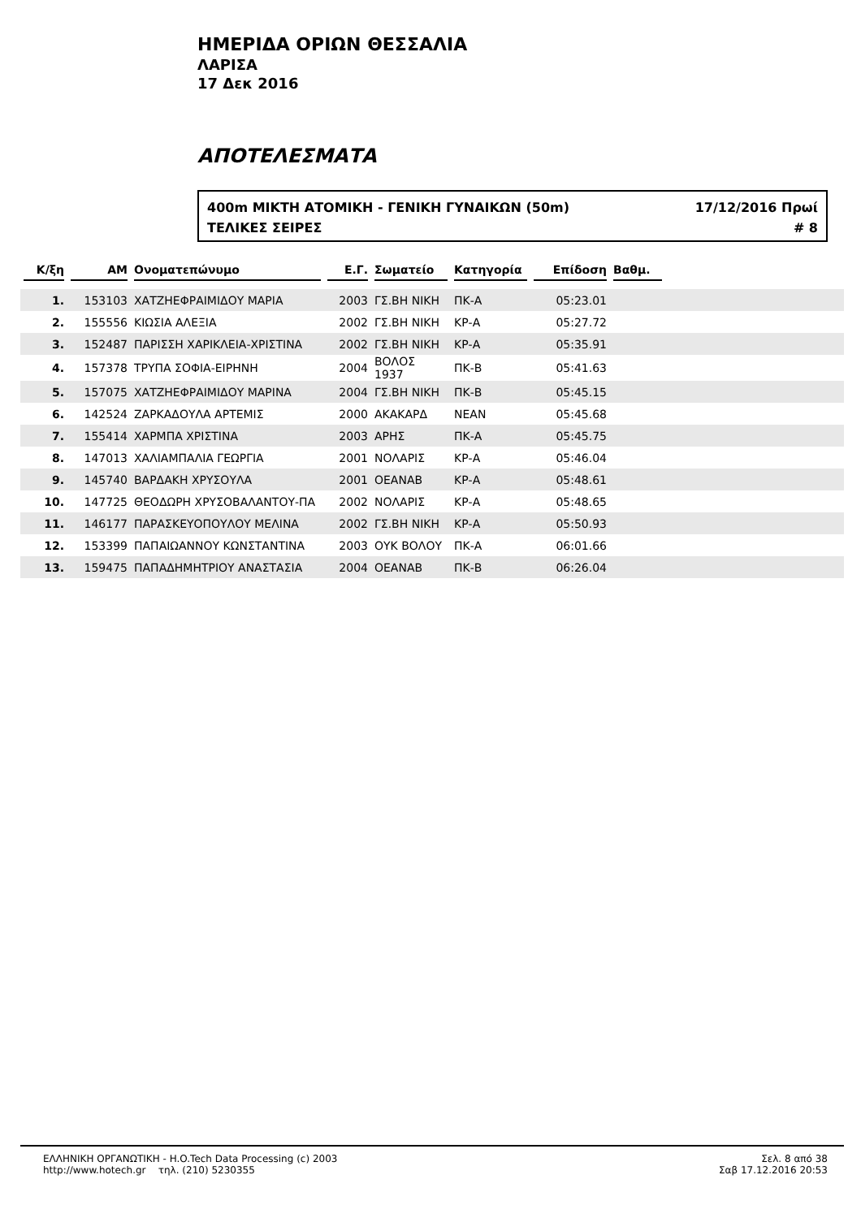ΗΜΕΡΙΔΑ ΟΡΙΩΝ ΘΕΣΣΑΛΙΑ
ΛΑΡΙΣΑ
17 Δεκ 2016
ΑΠΟΤΕΛΕΣΜΑΤΑ
400m ΜΙΚΤΗ ΑΤΟΜΙΚΗ - ΓΕΝΙΚΗ ΓΥΝΑΙΚΩΝ (50m) 17/12/2016 Πρωί
ΤΕΛΙΚΕΣ ΣΕΙΡΕΣ # 8
| Κ/ξη | AM | Ονοματεπώνυμο | Ε.Γ. | Σωματείο | Κατηγορία | Επίδοση | Βαθμ. | |
| --- | --- | --- | --- | --- | --- | --- | --- | --- |
| 1. | 153103 | ΧΑΤΖΗΕΦΡΑΙΜΙΔΟΥ ΜΑΡΙΑ | 2003 | ΓΣ.ΒΗ ΝΙΚΗ | ΠΚ-Α | 05:23.01 | | |
| 2. | 155556 | ΚΙΩΣΙΑ ΑΛΕΞΙΑ | 2002 | ΓΣ.ΒΗ ΝΙΚΗ | ΚΡ-Α | 05:27.72 | | |
| 3. | 152487 | ΠΑΡΙΣΣΗ ΧΑΡΙΚΛΕΙΑ-ΧΡΙΣΤΙΝΑ | 2002 | ΓΣ.ΒΗ ΝΙΚΗ | ΚΡ-Α | 05:35.91 | | |
| 4. | 157378 | ΤΡΥΠΑ ΣΟΦΙΑ-ΕΙΡΗΝΗ | 2004 | ΒΟΛΟΣ 1937 | ΠΚ-Β | 05:41.63 | | |
| 5. | 157075 | ΧΑΤΖΗΕΦΡΑΙΜΙΔΟΥ ΜΑΡΙΝΑ | 2004 | ΓΣ.ΒΗ ΝΙΚΗ | ΠΚ-Β | 05:45.15 | | |
| 6. | 142524 | ΖΑΡΚΑΔΟΥΛΑ ΑΡΤΕΜΙΣ | 2000 | ΑΚΑΚΑΡΔ | ΝΕΑΝ | 05:45.68 | | |
| 7. | 155414 | ΧΑΡΜΠΑ ΧΡΙΣΤΙΝΑ | 2003 | ΑΡΗΣ | ΠΚ-Α | 05:45.75 | | |
| 8. | 147013 | ΧΑΛΙΑΜΠΑΛΙΑ ΓΕΩΡΓΙΑ | 2001 | ΝΟΛΑΡΙΣ | ΚΡ-Α | 05:46.04 | | |
| 9. | 145740 | ΒΑΡΔΑΚΗ ΧΡΥΣΟΥΛΑ | 2001 | ΟΕΑΝΑΒ | ΚΡ-Α | 05:48.61 | | |
| 10. | 147725 | ΘΕΟΔΩΡΗ ΧΡΥΣΟΒΑΛΑΝΤΟΥ-ΠΑ | 2002 | ΝΟΛΑΡΙΣ | ΚΡ-Α | 05:48.65 | | |
| 11. | 146177 | ΠΑΡΑΣΚΕΥΟΠΟΥΛΟΥ ΜΕΛΙΝΑ | 2002 | ΓΣ.ΒΗ ΝΙΚΗ | ΚΡ-Α | 05:50.93 | | |
| 12. | 153399 | ΠΑΠΑΙΩΑΝΝΟΥ ΚΩΝΣΤΑΝΤΙΝΑ | 2003 | ΟΥΚ ΒΟΛΟΥ | ΠΚ-Α | 06:01.66 | | |
| 13. | 159475 | ΠΑΠΑΔΗΜΗΤΡΙΟΥ ΑΝΑΣΤΑΣΙΑ | 2004 | ΟΕΑΝΑΒ | ΠΚ-Β | 06:26.04 | | |
ΕΛΛΗΝΙΚΗ ΟΡΓΑΝΩΤΙΚΗ - H.O.Tech Data Processing (c) 2003
http://www.hotech.gr τηλ. (210) 5230355
Σελ. 8 από 38
Σαβ 17.12.2016 20:53